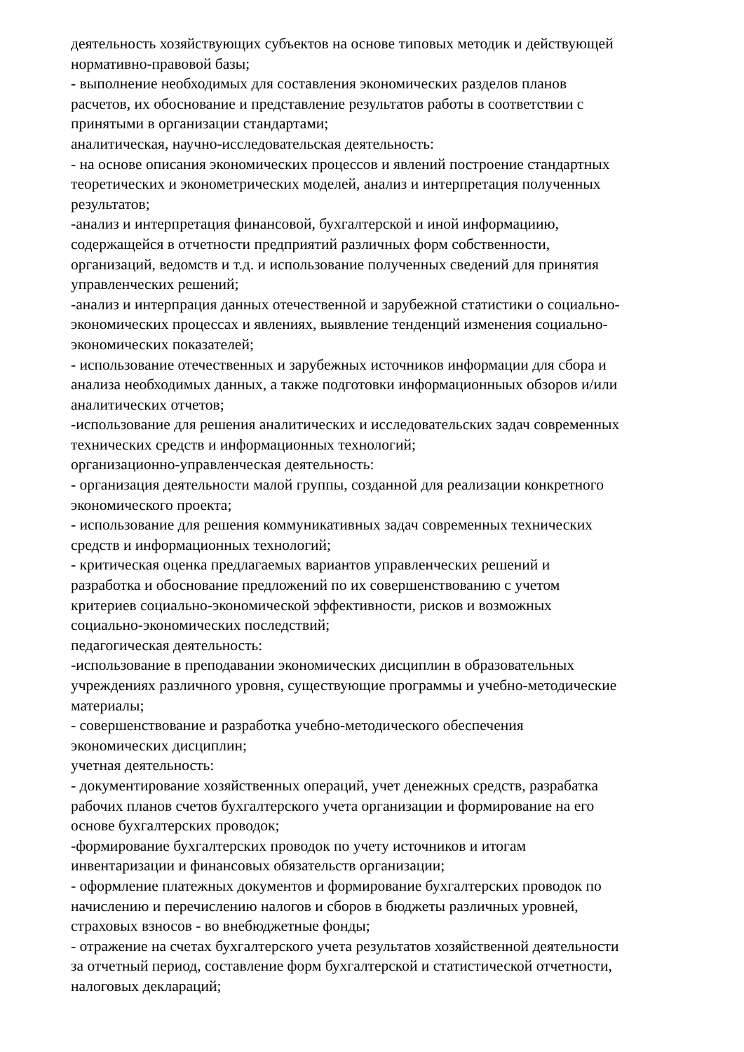деятельность хозяйствующих субъектов на основе типовых методик и действующей
нормативно-правовой базы;
- выполнение необходимых для составления экономических разделов планов
расчетов, их обоснование и представление результатов работы в соответствии с
принятыми в организации стандартами;
аналитическая, научно-исследовательская деятельность:
- на основе описания экономических процессов и явлений построение стандартных
теоретических и эконометрических моделей, анализ и интерпретация полученных
результатов;
-анализ и интерпретация финансовой, бухгалтерской и иной информациию,
содержащейся в отчетности предприятий различных форм собственности,
организаций, ведомств и т.д. и использование полученных сведений для принятия
управленческих решений;
-анализ и интерпрация данных отечественной и зарубежной статистики о социально-
экономических процессах и явлениях, выявление тенденций изменения социально-
экономических показателей;
- использование отечественных и зарубежных источников информации для сбора и
анализа необходимых данных, а также подготовки информационныых обзоров и/или
аналитических отчетов;
-использование для решения аналитических и исследовательских задач современных
технических средств и информационных технологий;
организационно-управленческая деятельность:
- организация деятельности малой группы, созданной для реализации конкретного
экономического проекта;
- использование для решения коммуникативных задач современных технических
средств и информационных технологий;
- критическая оценка предлагаемых вариантов управленческих решений и
разработка и обоснование предложений по их совершенствованию с учетом
критериев социально-экономической эффективности, рисков и возможных
социально-экономических последствий;
педагогическая деятельность:
-использование в преподавании экономических дисциплин в образовательных
учреждениях различного уровня, существующие программы и учебно-методические
материалы;
- совершенствование и разработка учебно-методического обеспечения
экономических дисциплин;
учетная деятельность:
- документирование хозяйственных операций, учет денежных средств, разрабатка
рабочих планов счетов бухгалтерского учета организации и формирование на его
основе бухгалтерских проводок;
-формирование бухгалтерских проводок по учету источников и итогам
инвентаризации и финансовых обязательств организации;
- оформление платежных документов и формирование бухгалтерских проводок по
начислению и перечислению налогов и сборов в бюджеты различных уровней,
страховых взносов - во внебюджетные фонды;
- отражение на счетах бухгалтерского учета результатов хозяйственной деятельности
за отчетный период, составление форм бухгалтерской и статистической отчетности,
налоговых деклараций;